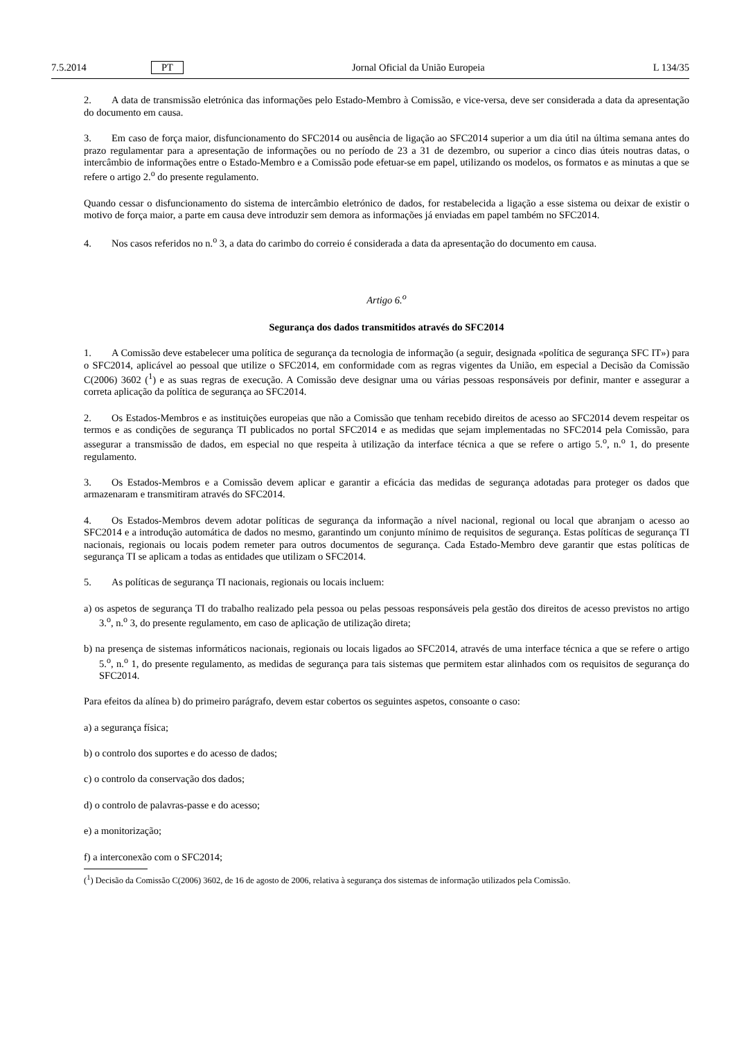7.5.2014 PT Jornal Oficial da União Europeia L 134/35
2. A data de transmissão eletrónica das informações pelo Estado-Membro à Comissão, e vice-versa, deve ser considerada a data da apresentação do documento em causa.
3. Em caso de força maior, disfuncionamento do SFC2014 ou ausência de ligação ao SFC2014 superior a um dia útil na última semana antes do prazo regulamentar para a apresentação de informações ou no período de 23 a 31 de dezembro, ou superior a cinco dias úteis noutras datas, o intercâmbio de informações entre o Estado-Membro e a Comissão pode efetuar-se em papel, utilizando os modelos, os formatos e as minutas a que se refere o artigo 2.<sup>o</sup> do presente regulamento.
Quando cessar o disfuncionamento do sistema de intercâmbio eletrónico de dados, for restabelecida a ligação a esse sistema ou deixar de existir o motivo de força maior, a parte em causa deve introduzir sem demora as informações já enviadas em papel também no SFC2014.
4. Nos casos referidos no n.<sup>o</sup> 3, a data do carimbo do correio é considerada a data da apresentação do documento em causa.
Artigo 6.<sup>o</sup>
Segurança dos dados transmitidos através do SFC2014
1. A Comissão deve estabelecer uma política de segurança da tecnologia de informação (a seguir, designada «política de segurança SFC IT») para o SFC2014, aplicável ao pessoal que utilize o SFC2014, em conformidade com as regras vigentes da União, em especial a Decisão da Comissão C(2006) 3602 (<sup>1</sup>) e as suas regras de execução. A Comissão deve designar uma ou várias pessoas responsáveis por definir, manter e assegurar a correta aplicação da política de segurança ao SFC2014.
2. Os Estados-Membros e as instituições europeias que não a Comissão que tenham recebido direitos de acesso ao SFC2014 devem respeitar os termos e as condições de segurança TI publicados no portal SFC2014 e as medidas que sejam implementadas no SFC2014 pela Comissão, para assegurar a transmissão de dados, em especial no que respeita à utilização da interface técnica a que se refere o artigo 5.<sup>o</sup>, n.<sup>o</sup> 1, do presente regulamento.
3. Os Estados-Membros e a Comissão devem aplicar e garantir a eficácia das medidas de segurança adotadas para proteger os dados que armazenaram e transmitiram através do SFC2014.
4. Os Estados-Membros devem adotar políticas de segurança da informação a nível nacional, regional ou local que abranjam o acesso ao SFC2014 e a introdução automática de dados no mesmo, garantindo um conjunto mínimo de requisitos de segurança. Estas políticas de segurança TI nacionais, regionais ou locais podem remeter para outros documentos de segurança. Cada Estado-Membro deve garantir que estas políticas de segurança TI se aplicam a todas as entidades que utilizam o SFC2014.
5. As políticas de segurança TI nacionais, regionais ou locais incluem:
a) os aspetos de segurança TI do trabalho realizado pela pessoa ou pelas pessoas responsáveis pela gestão dos direitos de acesso previstos no artigo 3.<sup>o</sup>, n.<sup>o</sup> 3, do presente regulamento, em caso de aplicação de utilização direta;
b) na presença de sistemas informáticos nacionais, regionais ou locais ligados ao SFC2014, através de uma interface técnica a que se refere o artigo 5.<sup>o</sup>, n.<sup>o</sup> 1, do presente regulamento, as medidas de segurança para tais sistemas que permitem estar alinhados com os requisitos de segurança do SFC2014.
Para efeitos da alínea b) do primeiro parágrafo, devem estar cobertos os seguintes aspetos, consoante o caso:
a) a segurança física;
b) o controlo dos suportes e do acesso de dados;
c) o controlo da conservação dos dados;
d) o controlo de palavras-passe e do acesso;
e) a monitorização;
f) a interconexão com o SFC2014;
(<sup>1</sup>) Decisão da Comissão C(2006) 3602, de 16 de agosto de 2006, relativa à segurança dos sistemas de informação utilizados pela Comissão.